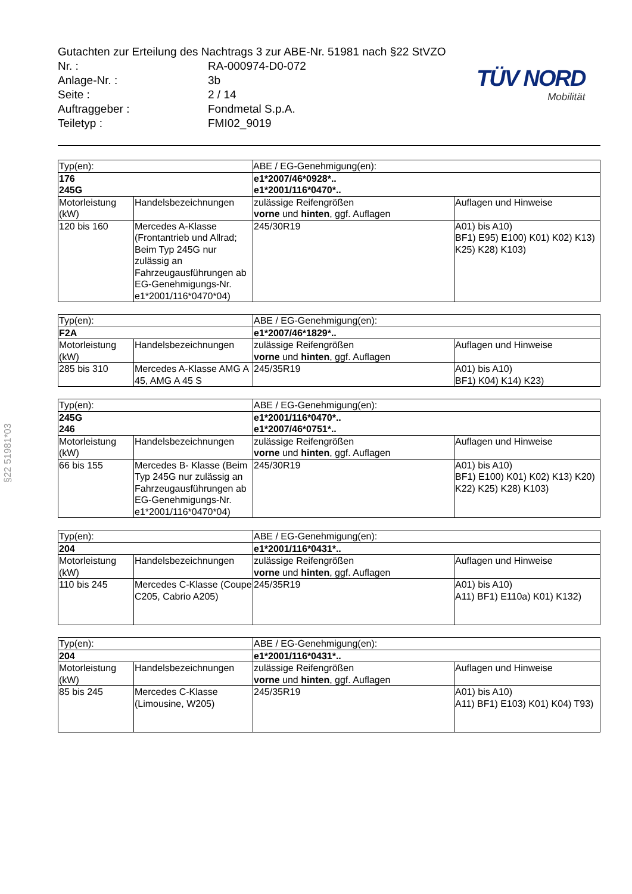Gutachten zur Erteilung des Nachtrags 3 zur ABE-Nr. 51981 nach §22 StVZO
| Nr. : | RA-000974-D0-072 |
| Anlage-Nr. : | 3b |
| Seite : | 2 / 14 |
| Auftraggeber : | Fondmetal S.p.A. |
| Teiletyp : | FMI02_9019 |
TÜV NORD
Mobilität
§22 51981*03
| Typ(en): | | ABE / EG-Genehmigung(en): | |
| 176 245G | | e1*2007/46*0928*.. e1*2001/116*0470*.. | |
| Motorleistung (kW) | Handelsbezeichnungen | zulässige Reifengrößen vorne und hinten , ggf. Auflagen | Auflagen und Hinweise |
| 120 bis 160 | Mercedes A-Klasse (Frontantrieb und Allrad; Beim Typ 245G nur zulässig an Fahrzeugausführungen ab EG-Genehmigungs-Nr. e1*2001/116*0470*04) | 245/30R19 | A01) bis A10) BF1) E95) E100) K01) K02) K13) K25) K28) K103) |
| Typ(en): | | ABE / EG-Genehmigung(en): | |
| F2A | | e1*2007/46*1829*.. | |
| Motorleistung (kW) | Handelsbezeichnungen | zulässige Reifengrößen vorne und hinten , ggf. Auflagen | Auflagen und Hinweise |
| 285 bis 310 | Mercedes A-Klasse AMG A 45, AMG A 45 S | 245/35R19 | A01) bis A10) BF1) K04) K14) K23) |
| Typ(en): | | ABE / EG-Genehmigung(en): | |
| 245G 246 | | e1*2001/116*0470*.. e1*2007/46*0751*.. | |
| Motorleistung (kW) | Handelsbezeichnungen | zulässige Reifengrößen vorne und hinten , ggf. Auflagen | Auflagen und Hinweise |
| 66 bis 155 | Mercedes B- Klasse (Beim Typ 245G nur zulässig an Fahrzeugausführungen ab EG-Genehmigungs-Nr. e1*2001/116*0470*04) | 245/30R19 | A01) bis A10) BF1) E100) K01) K02) K13) K20) K22) K25) K28) K103) |
| Typ(en): | | ABE / EG-Genehmigung(en): | |
| 204 | | e1*2001/116*0431*.. | |
| Motorleistung (kW) | Handelsbezeichnungen | zulässige Reifengrößen vorne und hinten , ggf. Auflagen | Auflagen und Hinweise |
| 110 bis 245 | Mercedes C-Klasse (Coupe C205, Cabrio A205) | 245/35R19 | A01) bis A10) A11) BF1) E110a) K01) K132) |
| Typ(en): | | ABE / EG-Genehmigung(en): | |
| 204 | | e1*2001/116*0431*.. | |
| Motorleistung (kW) | Handelsbezeichnungen | zulässige Reifengrößen vorne und hinten , ggf. Auflagen | Auflagen und Hinweise |
| 85 bis 245 | Mercedes C-Klasse (Limousine, W205) | 245/35R19 | A01) bis A10) A11) BF1) E103) K01) K04) T93) |